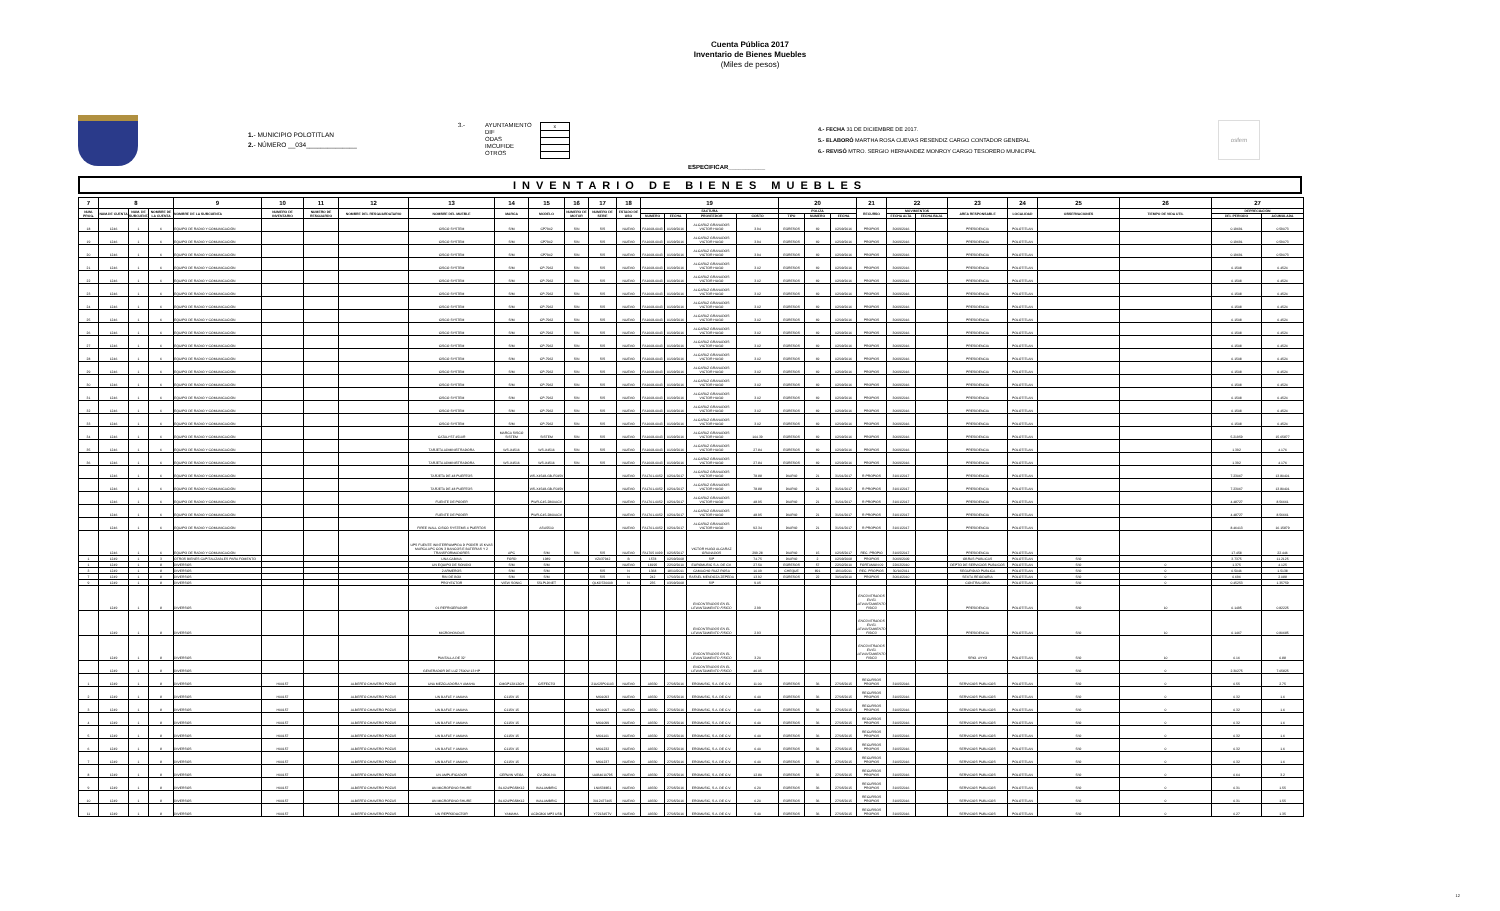Cuenta Pública 2017
Inventario de Bienes Muebles
(Miles de pesos)
1.- MUNICIPIO POLOTITLAN
2.- NÚMERO __034______________
3.- AYUNTAMIENTO
DIF
ODAS
IMCUFIDE
OTROS
| x |
ESPECIFICAR___________
4.- FECHA 31 DE DICIEMBRE DE 2017.
5.- ELABORÓ MARTHA ROSA CUEVAS RESENDIZ CARGO CONTADOR GENERAL
6.- REVISÓ MTRO. SERGIO HERNANDEZ MONROY CARGO TESORERO MUNICIPAL
osfem
INVENTARIO DE BIENES MUEBLES
| 7 | 8 | | | 9 | 10 | 11 | 12 | 13 | 14 | 15 | 16 | 17 | 18 | 19 | | | | 20 | | | 21 | 22 | | 23 | 24 | 25 | 26 | 27 | |
| --- | --- | --- | --- | --- | --- | --- | --- | --- | --- | --- | --- | --- | --- | --- | --- | --- | --- | --- | --- | --- | --- | --- | --- | --- | --- | --- | --- | --- | --- |
| NUM. PROG. | NUM.DE CUENTA | NUM. DE SUBCUENTA | NOMBRE DE LA CUENTA | NOMBRE DE LA SUBCUENTA | NUMERO DE INVENTARIO | NUMERO DE RESGUARDO | NOMBRE DEL RESGUARDATARIO | NOMBRE DEL MUEBLE | MARCA | MODELO | NUMERO DE MOTOR | NUMERO DE SERIE | ESTADO DE USO | FACTURA | | | | POLIZA | | | RECURSO | MOVIMIENTOS | | AREA RESPONSABLE | LOCALIDAD | OBSERVACIONES | TIEMPO DE VIDA UTIL | DEPRECIACIÓN | |
| | | | | | | | | | | | | | | NUMERO | FECHA | PROVEEDOR | COSTO | TIPO | NUMERO | FECHA | | FECHA ALTA | FECHA BAJA | | | | | DEL PERIODO | ACUMULADA |
| 18 | 1246 | 1 | 6 | EQUIPO DE RADIO Y COMUNICACIÓN | | | | CISCO SYSTEM | S/M | CP7942 | S/N | S/S | NUEVO | FA1608-0043 | 01/09/2016 | ALCARAZ GRANADOS VICTOR HUGO | 3.94 | EGRESOS | 69 | 02/09/2016 | PROPIOS | 30/09/2016 | | PRESIDENCIA | POLOTITLAN | | | 0.19691 | 0.59073 |
| 19 | 1246 | 1 | 6 | EQUIPO DE RADIO Y COMUNICACIÓN | | | | CISCO SYSTEM | S/M | CP7942 | S/N | S/S | NUEVO | FA1608-0043 | 01/09/2016 | ALCARAZ GRANADOS VICTOR HUGO | 3.94 | EGRESOS | 69 | 02/09/2016 | PROPIOS | 30/09/2016 | | PRESIDENCIA | POLOTITLAN | | | 0.19691 | 0.59073 |
| 20 | 1246 | 1 | 6 | EQUIPO DE RADIO Y COMUNICACIÓN | | | | CISCO SYSTEM | S/M | CP7942 | S/N | S/S | NUEVO | FA1608-0043 | 01/09/2016 | ALCARAZ GRANADOS VICTOR HUGO | 3.94 | EGRESOS | 69 | 02/09/2016 | PROPIOS | 30/09/2016 | | PRESIDENCIA | POLOTITLAN | | | 0.19691 | 0.59073 |
| 21 | 1246 | 1 | 6 | EQUIPO DE RADIO Y COMUNICACIÓN | | | | CISCO SYSTEM | S/M | CP-7962 | S/N | S/S | NUEVO | FA1608-0043 | 01/09/2016 | ALCARAZ GRANADOS VICTOR HUGO | 3.02 | EGRESOS | 69 | 02/09/2016 | PROPIOS | 30/09/2016 | | PRESIDENCIA | POLOTITLAN | | | 0.1508 | 0.4524 |
| 22 | 1246 | 1 | 6 | EQUIPO DE RADIO Y COMUNICACIÓN | | | | CISCO SYSTEM | S/M | CP-7962 | S/N | S/S | NUEVO | FA1608-0043 | 01/09/2016 | ALCARAZ GRANADOS VICTOR HUGO | 3.02 | EGRESOS | 69 | 02/09/2016 | PROPIOS | 30/09/2016 | | PRESIDENCIA | POLOTITLAN | | | 0.1508 | 0.4524 |
| 23 | 1246 | 1 | 6 | EQUIPO DE RADIO Y COMUNICACIÓN | | | | CISCO SYSTEM | S/M | CP-7962 | S/N | S/S | NUEVO | FA1608-0043 | 01/09/2016 | ALCARAZ GRANADOS VICTOR HUGO | 3.02 | EGRESOS | 69 | 02/09/2016 | PROPIOS | 30/09/2016 | | PRESIDENCIA | POLOTITLAN | | | 0.1508 | 0.4524 |
| 24 | 1246 | 1 | 6 | EQUIPO DE RADIO Y COMUNICACIÓN | | | | CISCO SYSTEM | S/M | CP-7962 | S/N | S/S | NUEVO | FA1608-0043 | 01/09/2016 | ALCARAZ GRANADOS VICTOR HUGO | 3.02 | EGRESOS | 69 | 02/09/2016 | PROPIOS | 30/09/2016 | | PRESIDENCIA | POLOTITLAN | | | 0.1508 | 0.4524 |
| 25 | 1246 | 1 | 6 | EQUIPO DE RADIO Y COMUNICACIÓN | | | | CISCO SYSTEM | S/M | CP-7962 | S/N | S/S | NUEVO | FA1608-0043 | 01/09/2016 | ALCARAZ GRANADOS VICTOR HUGO | 3.02 | EGRESOS | 69 | 02/09/2016 | PROPIOS | 30/09/2016 | | PRESIDENCIA | POLOTITLAN | | | 0.1508 | 0.4524 |
| 26 | 1246 | 1 | 6 | EQUIPO DE RADIO Y COMUNICACIÓN | | | | CISCO SYSTEM | S/M | CP-7962 | S/N | S/S | NUEVO | FA1608-0043 | 01/09/2016 | ALCARAZ GRANADOS VICTOR HUGO | 3.02 | EGRESOS | 69 | 02/09/2016 | PROPIOS | 30/09/2016 | | PRESIDENCIA | POLOTITLAN | | | 0.1508 | 0.4524 |
| 27 | 1246 | 1 | 6 | EQUIPO DE RADIO Y COMUNICACIÓN | | | | CISCO SYSTEM | S/M | CP-7962 | S/N | S/S | NUEVO | FA1608-0043 | 01/09/2016 | ALCARAZ GRANADOS VICTOR HUGO | 3.02 | EGRESOS | 69 | 02/09/2016 | PROPIOS | 30/09/2016 | | PRESIDENCIA | POLOTITLAN | | | 0.1508 | 0.4524 |
| 28 | 1246 | 1 | 6 | EQUIPO DE RADIO Y COMUNICACIÓN | | | | CISCO SYSTEM | S/M | CP-7962 | S/N | S/S | NUEVO | FA1608-0043 | 01/09/2016 | ALCARAZ GRANADOS VICTOR HUGO | 3.02 | EGRESOS | 69 | 02/09/2016 | PROPIOS | 30/09/2016 | | PRESIDENCIA | POLOTITLAN | | | 0.1508 | 0.4524 |
| 29 | 1246 | 1 | 6 | EQUIPO DE RADIO Y COMUNICACIÓN | | | | CISCO SYSTEM | S/M | CP-7962 | S/N | S/S | NUEVO | FA1608-0043 | 01/09/2016 | ALCARAZ GRANADOS VICTOR HUGO | 3.02 | EGRESOS | 69 | 02/09/2016 | PROPIOS | 30/09/2016 | | PRESIDENCIA | POLOTITLAN | | | 0.1508 | 0.4524 |
| 30 | 1246 | 1 | 6 | EQUIPO DE RADIO Y COMUNICACIÓN | | | | CISCO SYSTEM | S/M | CP-7962 | S/N | S/S | NUEVO | FA1608-0043 | 01/09/2016 | ALCARAZ GRANADOS VICTOR HUGO | 3.02 | EGRESOS | 69 | 02/09/2016 | PROPIOS | 30/09/2016 | | PRESIDENCIA | POLOTITLAN | | | 0.1508 | 0.4524 |
| 31 | 1246 | 1 | 6 | EQUIPO DE RADIO Y COMUNICACIÓN | | | | CISCO SYSTEM | S/M | CP-7962 | S/N | S/S | NUEVO | FA1608-0043 | 01/09/2016 | ALCARAZ GRANADOS VICTOR HUGO | 3.02 | EGRESOS | 69 | 02/09/2016 | PROPIOS | 30/09/2016 | | PRESIDENCIA | POLOTITLAN | | | 0.1508 | 0.4524 |
| 32 | 1246 | 1 | 6 | EQUIPO DE RADIO Y COMUNICACIÓN | | | | CISCO SYSTEM | S/M | CP-7962 | S/N | S/S | NUEVO | FA1608-0043 | 01/09/2016 | ALCARAZ GRANADOS VICTOR HUGO | 3.02 | EGRESOS | 69 | 02/09/2016 | PROPIOS | 30/09/2016 | | PRESIDENCIA | POLOTITLAN | | | 0.1508 | 0.4524 |
| 33 | 1246 | 1 | 6 | EQUIPO DE RADIO Y COMUNICACIÓN | | | | CISCO SYSTEM | S/M | CP-7962 | S/N | S/S | NUEVO | FA1608-0043 | 01/09/2016 | ALCARAZ GRANADOS VICTOR HUGO | 3.02 | EGRESOS | 69 | 02/09/2016 | PROPIOS | 30/09/2016 | | PRESIDENCIA | POLOTITLAN | | | 0.1508 | 0.4524 |
| 34 | 1246 | 1 | 6 | EQUIPO DE RADIO Y COMUNICACIÓN | | | | CATALYST 4510R | MARCA SISCO SISTEM | SISTEM | S/N | S/S | NUEVO | FA1608-0043 | 01/09/2016 | ALCARAZ GRANADOS VICTOR HUGO | 104.39 | EGRESOS | 69 | 02/09/2016 | PROPIOS | 30/09/2016 | | PRESIDENCIA | POLOTITLAN | | | 5.21959 | 15.65877 |
| 35 | 1246 | 1 | 6 | EQUIPO DE RADIO Y COMUNICACIÓN | | | | TARJETA ADMINISTRADORA | WS-X4516 | WS-X4516 | S/N | S/S | NUEVO | FA1608-0043 | 01/09/2016 | ALCARAZ GRANADOS VICTOR HUGO | 27.84 | EGRESOS | 69 | 02/09/2016 | PROPIOS | 30/09/2016 | | PRESIDENCIA | POLOTITLAN | | | 1.392 | 4.176 |
| 36 | 1246 | 1 | 6 | EQUIPO DE RADIO Y COMUNICACIÓN | | | | TARJETA ADMINISTRADORA | WS-X4516 | WS-X4516 | S/N | S/S | NUEVO | FA1608-0043 | 01/09/2016 | ALCARAZ GRANADOS VICTOR HUGO | 27.84 | EGRESOS | 69 | 02/09/2016 | PROPIOS | 30/09/2016 | | PRESIDENCIA | POLOTITLAN | | | 1.392 | 4.176 |
| | 1246 | 1 | 6 | EQUIPO DE RADIO Y COMUNICACIÓN | | | | TARJETA DE 48 PUERTOS | | WS-X4548-GB-RJ45V | | | NUEVO | FA1701-0052 | 02/01/2017 | ALCARAZ GRANADOS VICTOR HUGO | 78.88 | DIARIO | 21 | 31/01/2017 | R.PROPIOS | 31/01/2017 | | PRESIDENCIA | POLOTITLAN | | | 7.23067 | 13.80401 |
| | 1246 | 1 | 6 | EQUIPO DE RADIO Y COMUNICACIÓN | | | | TARJETA DE 48 PUERTOS | | WS-X4548-GB-RJ45V | | | NUEVO | FA1701-0052 | 02/01/2017 | ALCARAZ GRANADOS VICTOR HUGO | 78.88 | DIARIO | 21 | 31/01/2017 | R.PROPIOS | 31/01/2017 | | PRESIDENCIA | POLOTITLAN | | | 7.23067 | 13.80401 |
| | 1246 | 1 | 6 | EQUIPO DE RADIO Y COMUNICACIÓN | | | | FUENTE DE PODER | | PWR-C45-2800ACV | | | NUEVO | FA1701-0052 | 02/01/2017 | ALCARAZ GRANADOS VICTOR HUGO | 48.95 | DIARIO | 21 | 31/01/2017 | R.PROPIOS | 31/01/2017 | | PRESIDENCIA | POLOTITLAN | | | 4.48727 | 8.56661 |
| | 1246 | 1 | 6 | EQUIPO DE RADIO Y COMUNICACIÓN | | | | FUENTE DE PODER | | PWR-C45-2800ACV | | | NUEVO | FA1701-0052 | 02/01/2017 | ALCARAZ GRANADOS VICTOR HUGO | 48.95 | DIARIO | 21 | 31/01/2017 | R.PROPIOS | 31/01/2017 | | PRESIDENCIA | POLOTITLAN | | | 4.48727 | 8.56661 |
| | 1246 | 1 | 6 | EQUIPO DE RADIO Y COMUNICACIÓN | | | | FIREE WALL CISCO SYSTEMS 4 PUERTOS | | ASA5510 | | | NUEVO | FA1701-0052 | 02/01/2017 | ALCARAZ GRANADOS VICTOR HUGO | 92.34 | DIARIO | 21 | 31/01/2017 | R.PROPIOS | 31/01/2017 | | PRESIDENCIA | POLOTITLAN | | | 8.46413 | 16.15879 |
| | 1246 | 1 | 6 | EQUIPO DE RADIO Y COMUNICACIÓN | | | | UPS FUENTE ININTERRUMPIDA D PODER 15 KVAS MARCA APC CON 3 BANCOS E BATERIAS Y 2 TRANSFORMADORES | APC | S/M | S/N | S/S | NUEVO | FA1705 0099 | 02/05/2017 | VICTOR HUGO ALCARAZ GRANADOS | 299.28 | DIARIO | 15 | 02/05/2017 | REC. PROPIO | 31/05/2017 | | PRESIDENCIA | POLOTITLAN | | | 17.458 | 22.446 |
| 1 | 1249 | 1 | 3 | OTROS BIENES CAPITALIZABLES PARA FOMENTO | | | | UNA CABINA | FORD | 1989 | | VZ037942 | B | 1578 | 02/09/2008 | S/P | 74.75 | DIARIO | 2 | 02/09/2008 | PROPIOS | 30/09/2009 | | OBRAS PUBLICAS | POLOTITLAN | S/O | | 3.7375 | 11.2125 |
| 1 | 1249 | 1 | 8 | DIVERSOS | | | | UN EQUIPO DE SONIDO | S/M | S/M | | | NUEVO | 18195 | 22/02/2010 | EUROMUSIC S.A. DE CV. | 27.50 | EGRESOS | 57 | 22/02/2010 | FORTAMUN 09 | 22/02/2010 | | DEPTO DE SERVICIOS PUBLICOS | POLOTITLAN | S/O | 0 | 1.375 | 4.125 |
| 3 | 1249 | 1 | 8 | DIVERSOS | | | | 2 ARMEROS | S/M | S/M | | S/S | N | 1368 | 18/10/2011 | CAMACHO RUIZ ROSA | 10.09 | CHEQUE | 891 | 19/10/2011 | REC. PROPIOS | 30/10/2011 | | SEGURIDAD PUBLICA | POLOTITLAN | S/O | 0 | 0.5046 | 1.5138 |
| 7 | 1249 | 1 | 8 | DIVERSOS | | | | RIN DE BOX | S/M | S/M | | S/S | N | 242 | 17/03/2010 | RAFAEL MENDOZA ZEPEDA | 13.92 | EGRESOS | 22 | 30/04/2010 | PROPIOS | 30/04/2010 | | SEXTA REGIDURIA | POLOTITLAN | S/O | 0 | 0.696 | 2.088 |
| 9 | 1249 | 1 | 8 | DIVERSOS | | | | PROYECTOR | VIEW SONIC | 55LPLDNET | | QLKD720009 | N | 235 | 03/09/2008 | S/P | 9.05 | | | | | | | CONTRALORIA | POLOTITLAN | S/O | 0 | 0.45253 | 1.35759 |
| | 1249 | 1 | 8 | DIVERSOS | | | | 01 REFRIGERADOR | | | | | | | | ENCONTRADOS EN EL LEVANTAMIENTO FISICO | 2.99 | | | | ENCONTRADOS EN EL LEVANTAMIENTO FISICO | | | PRESIDENCIA | POLOTITLAN | S/O | 10 | 0.1495 | 0.82225 |
| | 1249 | 1 | 8 | DIVERSOS | | | | MICROHONDAS | | | | | | | | ENCONTRADOS EN EL LEVANTAMIENTO FISICO | 2.93 | | | | ENCONTRADOS EN EL LEVANTAMIENTO FISICO | | | PRESIDENCIA | POLOTITLAN | S/O | 10 | 0.1467 | 0.80685 |
| | 1249 | 1 | 8 | DIVERSOS | | | | PANTALLA DE 32' | | | | | | | | ENCONTRADOS EN EL LEVANTAMIENTO FISICO | 3.20 | | | | ENCONTRADOS EN EL LEVANTAMIENTO FISICO | | | SRIO. AYYO | POLOTITLAN | S/O | 10 | 0.16 | 0.88 |
| | 1249 | 1 | 8 | DIVERSOS | | | | GENERADOR DE LUZ 7500W 13 HP | | | | | | | | ENCONTRADOS EN EL LEVANTAMIENTO FISICO | 46.05 | | | | | | | | | S/O | 0 | 2.30275 | 7.05825 |
| 1 | 1249 | 1 | 8 | DIVERSOS | H00157 | | ALBERTO CHAVERO POZAS | UNA MEZCLADORA Y AMAHA | CMGP12X12CH | C/EFECTO | | 21UCSP01103 | NUEVO | A9330 | 27/05/2016 | EROMUSIC, S.A. DE C.V. | 11.00 | EGRESOS | 36 | 27/05/2015 | RECURSOS PROPIOS | 31/05/2016 | | SERVICIOS PUBLICOS | POLOTITLAN | S/O | 0 | 0.55 | 2.75 |
| 2 | 1249 | 1 | 8 | DIVERSOS | H00157 | | ALBERTO CHAVERO POZAS | UN BAFLE Y AMAHA | C115V 15 | | | MI01093 | NUEVO | A9330 | 27/05/2016 | EROMUSIC, S.A. DE C.V. | 6.40 | EGRESOS | 36 | 27/05/2015 | RECURSOS PROPIOS | 31/05/2016 | | SERVICIOS PUBLICOS | POLOTITLAN | S/O | 0 | 0.32 | 1.6 |
| 3 | 1249 | 1 | 8 | DIVERSOS | H00157 | | ALBERTO CHAVERO POZAS | UN BAFLE Y AMAHA | C115V 15 | | | MI01097 | NUEVO | A9330 | 27/05/2016 | EROMUSIC, S.A. DE C.V. | 6.40 | EGRESOS | 36 | 27/05/2015 | RECURSOS PROPIOS | 31/05/2016 | | SERVICIOS PUBLICOS | POLOTITLAN | S/O | 0 | 0.32 | 1.6 |
| 4 | 1249 | 1 | 8 | DIVERSOS | H00157 | | ALBERTO CHAVERO POZAS | UN BAFLE Y AMAHA | C115V 15 | | | MI01099 | NUEVO | A9330 | 27/05/2016 | EROMUSIC, S.A. DE C.V. | 6.40 | EGRESOS | 36 | 27/05/2015 | RECURSOS PROPIOS | 31/05/2016 | | SERVICIOS PUBLICOS | POLOTITLAN | S/O | 0 | 0.32 | 1.6 |
| 5 | 1249 | 1 | 8 | DIVERSOS | H00157 | | ALBERTO CHAVERO POZAS | UN BAFLE Y AMAHA | C115V 15 | | | MI01101 | NUEVO | A9330 | 27/05/2016 | EROMUSIC, S.A. DE C.V. | 6.40 | EGRESOS | 36 | 27/05/2015 | RECURSOS PROPIOS | 31/05/2016 | | SERVICIOS PUBLICOS | POLOTITLAN | S/O | 0 | 0.32 | 1.6 |
| 6 | 1249 | 1 | 8 | DIVERSOS | H00157 | | ALBERTO CHAVERO POZAS | UN BAFLE Y AMAHA | C115V 15 | | | MI01232 | NUEVO | A9330 | 27/05/2016 | EROMUSIC, S.A. DE C.V. | 6.40 | EGRESOS | 36 | 27/05/2015 | RECURSOS PROPIOS | 31/05/2016 | | SERVICIOS PUBLICOS | POLOTITLAN | S/O | 0 | 0.32 | 1.6 |
| 7 | 1249 | 1 | 8 | DIVERSOS | H00157 | | ALBERTO CHAVERO POZAS | UN BAFLE Y AMAHA | C115V 15 | | | MI01237 | NUEVO | A9330 | 27/05/2016 | EROMUSIC, S.A. DE C.V. | 6.40 | EGRESOS | 36 | 27/05/2015 | RECURSOS PROPIOS | 31/05/2016 | | SERVICIOS PUBLICOS | POLOTITLAN | S/O | 0 | 0.32 | 1.6 |
| 8 | 1249 | 1 | 8 | DIVERSOS | H00157 | | ALBERTO CHAVERO POZAS | UN AMPLIFICADOR | CERWIN VEGA | CV-2800-NA | | UAB4010795 | NUEVO | A9330 | 27/05/2016 | EROMUSIC, S.A. DE C.V. | 12.80 | EGRESOS | 36 | 27/05/2015 | RECURSOS PROPIOS | 31/05/2016 | | SERVICIOS PUBLICOS | POLOTITLAN | S/O | 0 | 0.64 | 3.2 |
| 9 | 1249 | 1 | 8 | DIVERSOS | H00157 | | ALBERTO CHAVERO POZAS | UN MICROFONO SHURE | BLX24/PG58K12 | INALAMBRIC | | 1N0538851 | NUEVO | A9330 | 27/05/2016 | EROMUSIC, S.A. DE C.V. | 6.20 | EGRESOS | 36 | 27/05/2015 | RECURSOS PROPIOS | 31/05/2016 | | SERVICIOS PUBLICOS | POLOTITLAN | S/O | 0 | 0.31 | 1.55 |
| 10 | 1249 | 1 | 8 | DIVERSOS | H00157 | | ALBERTO CHAVERO POZAS | UN MICROFONO SHURE | BLX24/PG58K12 | INALAMBRIC | | 3012477465 | NUEVO | A9330 | 27/05/2016 | EROMUSIC, S.A. DE C.V. | 6.20 | EGRESOS | 36 | 27/05/2015 | RECURSOS PROPIOS | 31/05/2016 | | SERVICIOS PUBLICOS | POLOTITLAN | S/O | 0 | 0.31 | 1.55 |
| 11 | 1249 | 1 | 8 | DIVERSOS | H00157 | | ALBERTO CHAVERO POZAS | UN REPRODUCTOR | YAMAHA | ACDC800 MP3 USB | | Y721345TV | NUEVO | A9330 | 27/05/2016 | EROMUSIC, S.A. DE C.V. | 5.40 | EGRESOS | 36 | 27/05/2015 | RECURSOS PROPIOS | 31/05/2016 | | SERVICIOS PUBLICOS | POLOTITLAN | S/O | 0 | 0.27 | 1.35 |
12